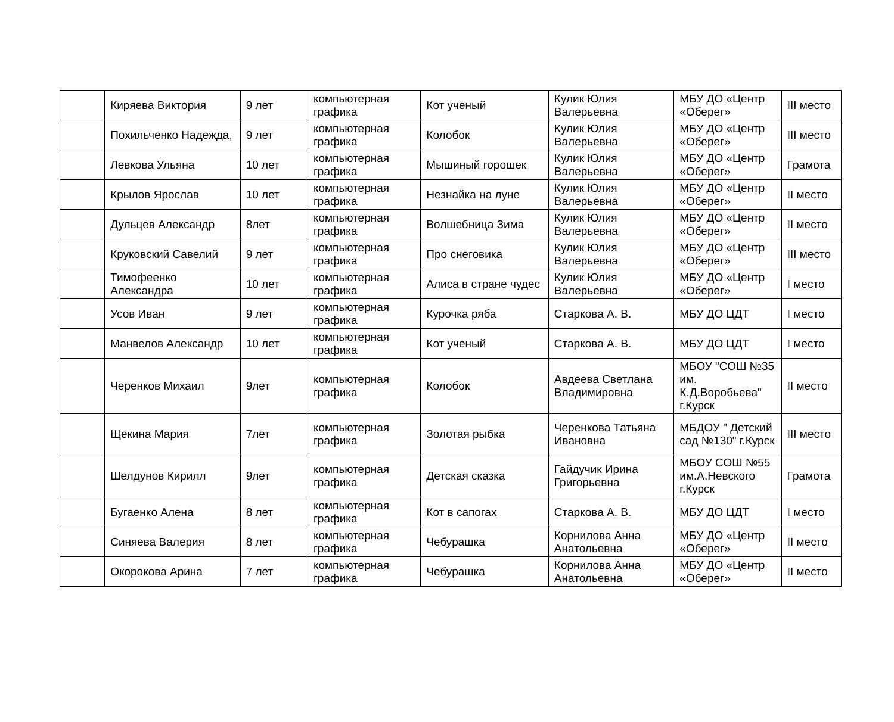| | Киряева Виктория | 9 лет | компьютерная графика | Кот ученый | Кулик Юлия Валерьевна | МБУ ДО «Центр «Оберег» | III место |
| | Похильченко Надежда, | 9 лет | компьютерная графика | Колобок | Кулик Юлия Валерьевна | МБУ ДО «Центр «Оберег» | III место |
| | Левкова Ульяна | 10 лет | компьютерная графика | Мышиный горошек | Кулик Юлия Валерьевна | МБУ ДО «Центр «Оберег» | Грамота |
| | Крылов Ярослав | 10 лет | компьютерная графика | Незнайка на луне | Кулик Юлия Валерьевна | МБУ ДО «Центр «Оберег» | II место |
| | Дульцев Александр | 8лет | компьютерная графика | Волшебница Зима | Кулик Юлия Валерьевна | МБУ ДО «Центр «Оберег» | II место |
| | Круковский Савелий | 9 лет | компьютерная графика | Про снеговика | Кулик Юлия Валерьевна | МБУ ДО «Центр «Оберег» | III место |
| | Тимофеенко Александра | 10 лет | компьютерная графика | Алиса в стране чудес | Кулик Юлия Валерьевна | МБУ ДО «Центр «Оберег» | I место |
| | Усов Иван | 9 лет | компьютерная графика | Курочка ряба | Старкова А. В. | МБУ ДО ЦДТ | I место |
| | Манвелов Александр | 10 лет | компьютерная графика | Кот ученый | Старкова А. В. | МБУ ДО ЦДТ | I место |
| | Черенков Михаил | 9лет | компьютерная графика | Колобок | Авдеева Светлана Владимировна | МБОУ "СОШ №35 им. К.Д.Воробьева" г.Курск | II место |
| | Щекина Мария | 7лет | компьютерная графика | Золотая рыбка | Черенкова Татьяна Ивановна | МБДОУ " Детский сад №130" г.Курск | III место |
| | Шелдунов Кирилл | 9лет | компьютерная графика | Детская сказка | Гайдучик Ирина Григорьевна | МБОУ СОШ №55 им.А.Невского г.Курск | Грамота |
| | Бугаенко Алена | 8 лет | компьютерная графика | Кот в сапогах | Старкова А. В. | МБУ ДО ЦДТ | I место |
| | Синяева Валерия | 8 лет | компьютерная графика | Чебурашка | Корнилова Анна Анатольевна | МБУ ДО «Центр «Оберег» | II место |
| | Окорокова Арина | 7 лет | компьютерная графика | Чебурашка | Корнилова Анна Анатольевна | МБУ ДО «Центр «Оберег» | II место |